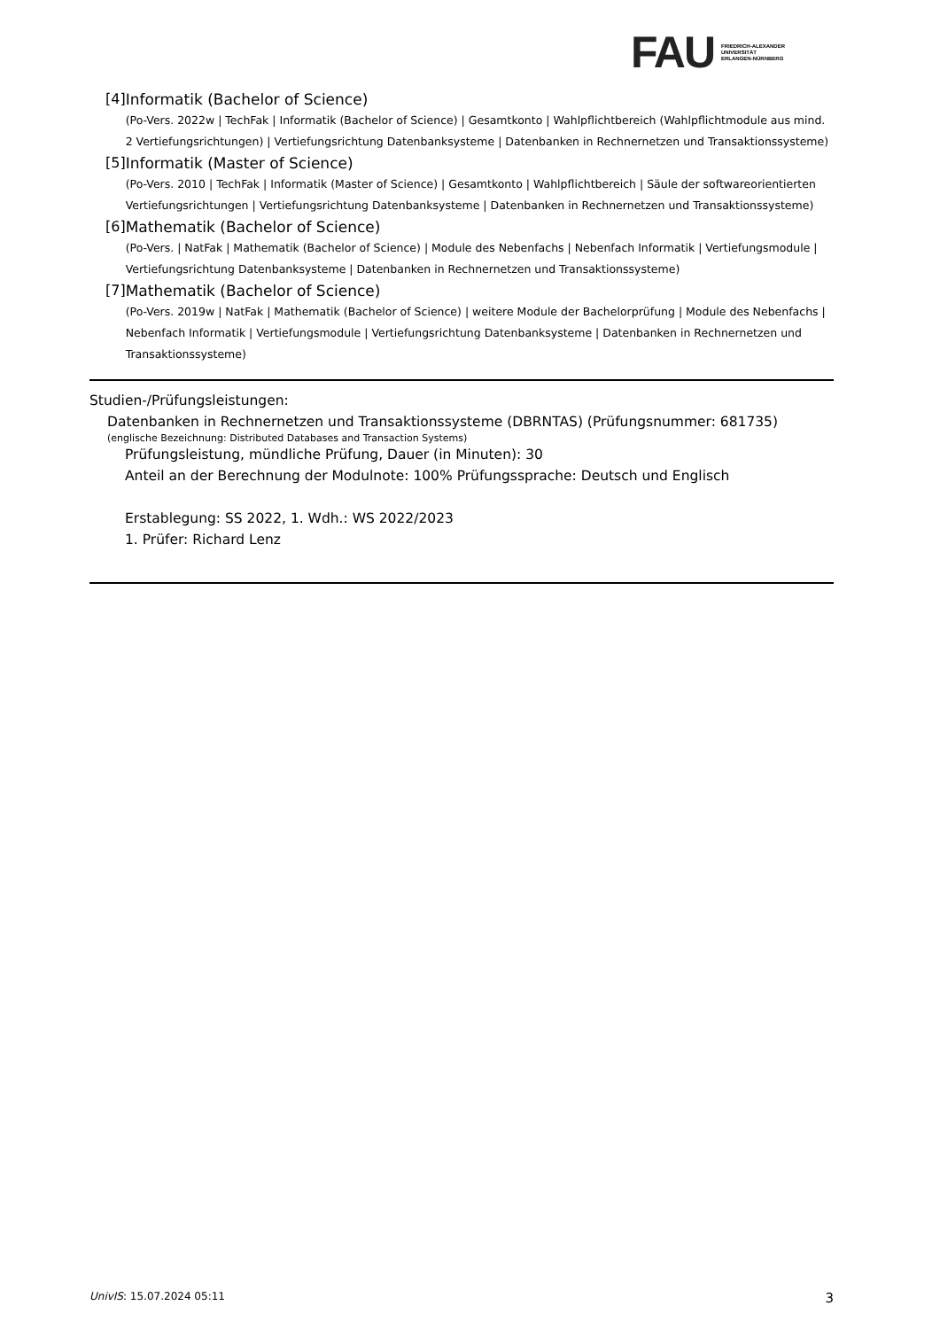FAU
FRIEDRICH-ALEXANDER
UNIVERSITÄT
ERLANGEN-NÜRNBERG
[4]
Informatik (Bachelor of Science)
(Po-Vers. 2022w | TechFak | Informatik (Bachelor of Science) | Gesamtkonto | Wahlpflichtbereich (Wahlpflichtmodule aus mind. 2 Vertiefungsrichtungen) | Vertiefungsrichtung Datenbanksysteme | Datenbanken in Rechnernetzen und Transaktionssysteme)
[5]
Informatik (Master of Science)
(Po-Vers. 2010 | TechFak | Informatik (Master of Science) | Gesamtkonto | Wahlpflichtbereich | Säule der softwareorientierten Vertiefungsrichtungen | Vertiefungsrichtung Datenbanksysteme | Datenbanken in Rechnernetzen und Transaktionssysteme)
[6]
Mathematik (Bachelor of Science)
(Po-Vers. | NatFak | Mathematik (Bachelor of Science) | Module des Nebenfachs | Nebenfach Informatik | Vertiefungsmodule | Vertiefungsrichtung Datenbanksysteme | Datenbanken in Rechnernetzen und Transaktionssysteme)
[7]
Mathematik (Bachelor of Science)
(Po-Vers. 2019w | NatFak | Mathematik (Bachelor of Science) | weitere Module der Bachelorprüfung | Module des Nebenfachs | Nebenfach Informatik | Vertiefungsmodule | Vertiefungsrichtung Datenbanksysteme | Datenbanken in Rechnernetzen und Transaktionssysteme)
Studien-/Prüfungsleistungen:
Datenbanken in Rechnernetzen und Transaktionssysteme (DBRNTAS) (Prüfungsnummer: 681735)
(englische Bezeichnung: Distributed Databases and Transaction Systems)
Prüfungsleistung, mündliche Prüfung, Dauer (in Minuten): 30
Anteil an der Berechnung der Modulnote: 100% Prüfungssprache: Deutsch und Englisch
Erstablegung: SS 2022, 1. Wdh.: WS 2022/2023
1. Prüfer: Richard Lenz
UnivIS: 15.07.2024 05:11 3